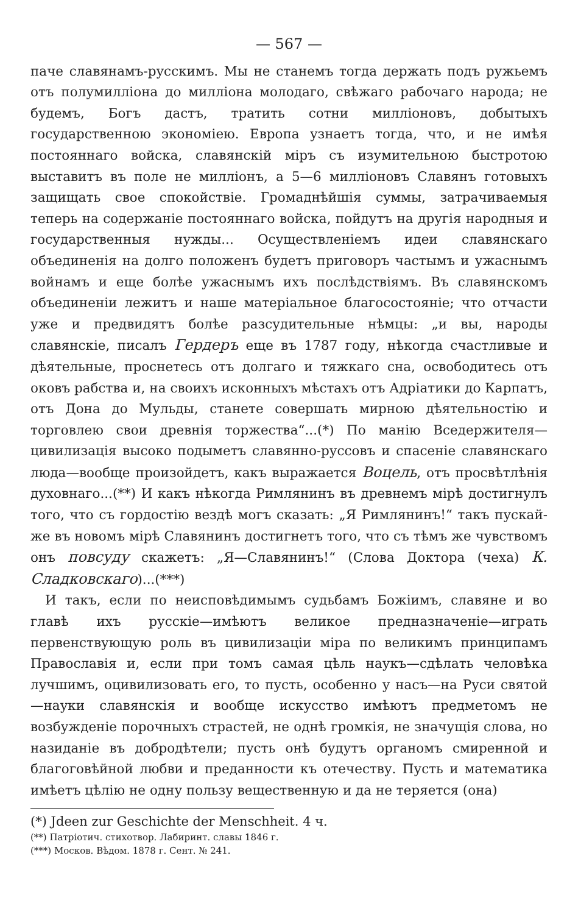— 567 —
паче славянамъ-русскимъ. Мы не станемъ тогда держать подъ ружьемъ отъ полумилліона до милліона молодаго, свѣжаго рабочаго народа; не будемъ, Богъ дастъ, тратить сотни милліоновъ, добытыхъ государственною экономіею. Европа узнаетъ тогда, что, и не имѣя постояннаго войска, славянскій міръ съ изумительною быстротою выставитъ въ поле не милліонъ, а 5—6 милліоновъ Славянъ готовыхъ защищать свое спокойствіе. Громаднѣйшія суммы, затрачиваемыя теперь на содержаніе постояннаго войска, пойдутъ на другія народныя и государственныя нужды... Осуществленіемъ идеи славянскаго объединенія на долго положенъ будетъ приговоръ частымъ и ужаснымъ войнамъ и еще болѣе ужаснымъ ихъ послѣдствіямъ. Въ славянскомъ объединеніи лежитъ и наше матеріальное благосостояніе; что отчасти уже и предвидятъ болѣе разсудительные нѣмцы: „и вы, народы славянскіе, писалъ Гердеръ еще въ 1787 году, нѣкогда счастливые и дѣятельные, проснетесь отъ долгаго и тяжкаго сна, освободитесь отъ оковъ рабства и, на своихъ исконныхъ мѣстахъ отъ Адріатики до Карпатъ, отъ Дона до Мульды, станете совершать мирною дѣятельностію и торговлею свои древнія торжества“...(*) По манію Вседержителя—цивилизація высоко подыметъ славянно-руссовъ и спасеніе славянскаго люда—вообще произойдетъ, какъ выражается Воцель, отъ просвѣтлѣнія духовнаго...(**) И какъ нѣкогда Римлянинъ въ древнемъ мірѣ достигнулъ того, что съ гордостію вездѣ могъ сказать: „Я Римлянинъ!“ такъ пускай-же въ новомъ мірѣ Славянинъ достигнетъ того, что съ тѣмъ же чувствомъ онъ повсуду скажетъ: „Я—Славянинъ!“ (Слова Доктора (чеха) К. Сладковскаго)...(***)
И такъ, если по неисповѣдимымъ судьбамъ Божіимъ, славяне и во главѣ ихъ русскіе—имѣютъ великое предназначеніе—играть первенствующую роль въ цивилизаціи міра по великимъ принципамъ Православія и, если при томъ самая цѣль наукъ—сдѣлать человѣка лучшимъ, оцивилизовать его, то пусть, особенно у насъ—на Руси святой—науки славянскія и вообще искусство имѣютъ предметомъ не возбужденіе порочныхъ страстей, не однѣ громкія, не значущія слова, но назиданіе въ добродѣтели; пусть онѣ будутъ органомъ смиренной и благоговѣйной любви и преданности къ отечеству. Пусть и математика имѣетъ цѣлію не одну пользу вещественную и да не теряется (она)
(*) Jdeen zur Geschichte der Menschheit. 4 ч.
(**) Патріотич. стихотвор. Лабиринт. славы 1846 г.
(***) Москов. Вѣдом. 1878 г. Сент. № 241.